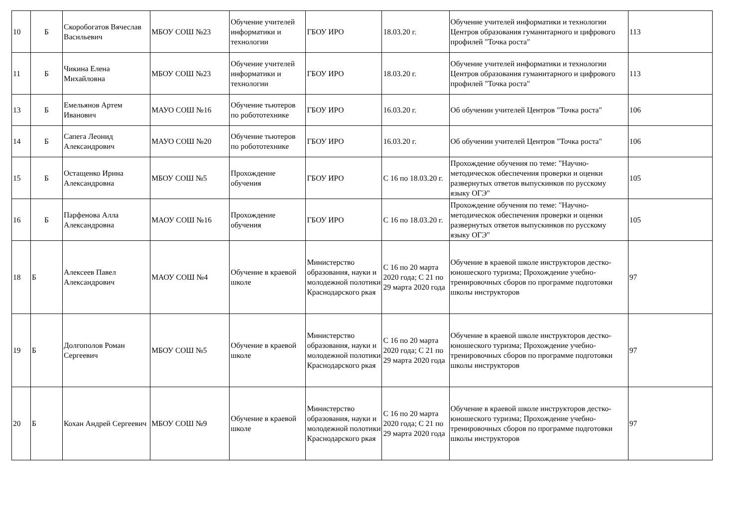| 10 | Б | Скоробогатов Вячеслав Васильевич | МБОУ СОШ №23 | Обучение учителей информатики и технологии | ГБОУ ИРО | 18.03.20 г. | Обучение учителей информатики и технологии Центров образования гуманитарного и цифрового профилей "Точка роста" | 113 |
| 11 | Б | Чикина Елена Михайловна | МБОУ СОШ №23 | Обучение учителей информатики и технологии | ГБОУ ИРО | 18.03.20 г. | Обучение учителей информатики и технологии Центров образования гуманитарного и цифрового профилей "Точка роста" | 113 |
| 13 | Б | Емельянов Артем Иванович | МАУО СОШ №16 | Обучение тьютеров по робототехнике | ГБОУ ИРО | 16.03.20 г. | Об обучении учителей Центров "Точка роста" | 106 |
| 14 | Б | Сапега Леонид Александрович | МАУО СОШ №20 | Обучение тьютеров по робототехнике | ГБОУ ИРО | 16.03.20 г. | Об обучении учителей Центров "Точка роста" | 106 |
| 15 | Б | Остащенко Ирина Александровна | МБОУ СОШ №5 | Прохождение обучения | ГБОУ ИРО | С 16 по 18.03.20 г. | Прохождение обучения по теме: "Научно-методическок обеспечения проверки и оценки развернутых ответов выпускинков по русскому языку ОГЭ" | 105 |
| 16 | Б | Парфенова Алла Александровна | МАОУ СОШ №16 | Прохождение обучения | ГБОУ ИРО | С 16 по 18.03.20 г. | Прохождение обучения по теме: "Научно-методическок обеспечения проверки и оценки развернутых ответов выпускинков по русскому языку ОГЭ" | 105 |
| 18 | Б | Алексеев Павел Александрович | МАОУ СОШ №4 | Обучение в краевой школе | Министерство образования, науки и молодежной полотики Краснодарского ркая | С 16 по 20 марта 2020 года; С 21 по 29 марта 2020 года | Обучение в краевой школе инструкторов дестко-юношеского туризма; Прохождение учебно-тренировочных сборов по программе подготовки школы инструкторов | 97 |
| 19 | Б | Долгополов Роман Сергеевич | МБОУ СОШ №5 | Обучение в краевой школе | Министерство образования, науки и молодежной полотики Краснодарского ркая | С 16 по 20 марта 2020 года; С 21 по 29 марта 2020 года | Обучение в краевой школе инструкторов дестко-юношеского туризма; Прохождение учебно-тренировочных сборов по программе подготовки школы инструкторов | 97 |
| 20 | Б | Кохан Андрей Сергеевич | МБОУ СОШ №9 | Обучение в краевой школе | Министерство образования, науки и молодежной полотики Краснодарского ркая | С 16 по 20 марта 2020 года; С 21 по 29 марта 2020 года | Обучение в краевой школе инструкторов дестко-юношеского туризма; Прохождение учебно-тренировочных сборов по программе подготовки школы инструкторов | 97 |